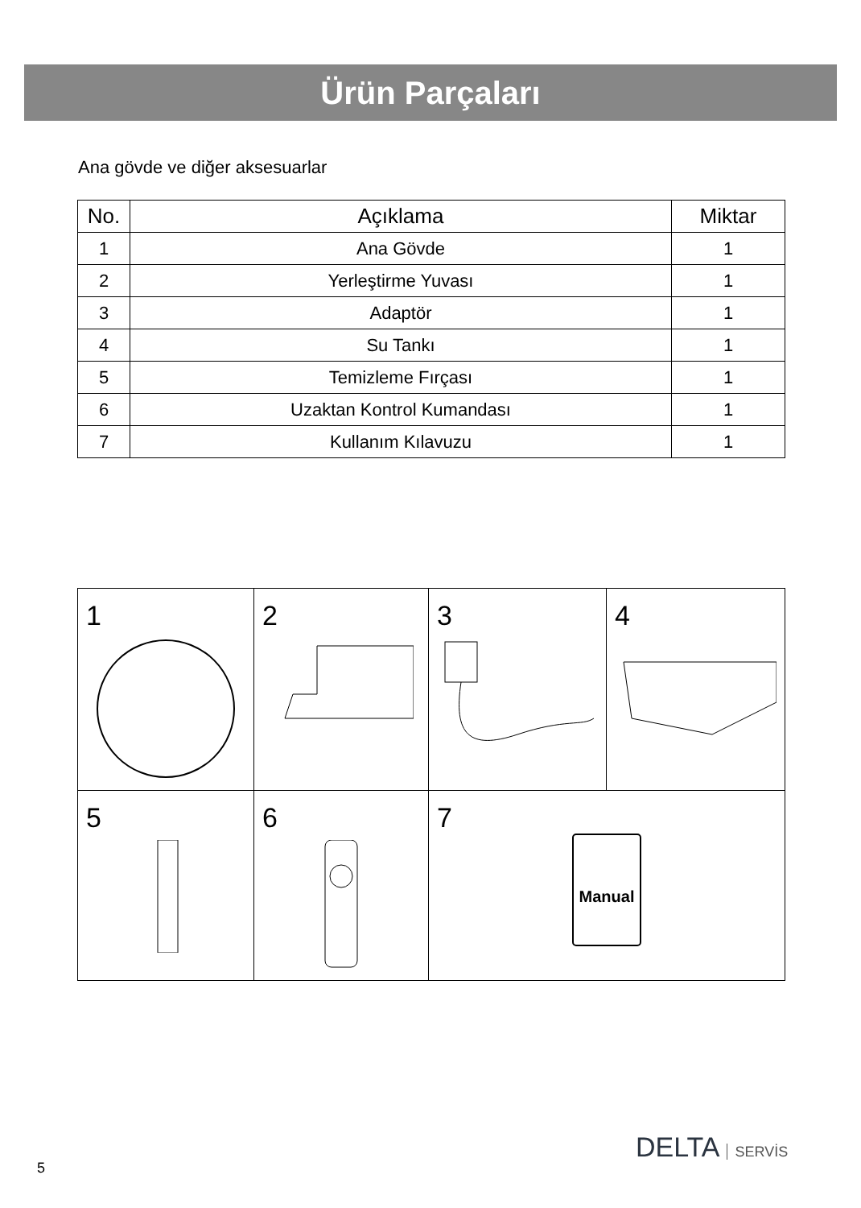Ürün Parçaları
Ana gövde ve diğer aksesuarlar
| No. | Açıklama | Miktar |
| --- | --- | --- |
| 1 | Ana Gövde | 1 |
| 2 | Yerleştirme Yuvası | 1 |
| 3 | Adaptör | 1 |
| 4 | Su Tankı | 1 |
| 5 | Temizleme Fırçası | 1 |
| 6 | Uzaktan Kontrol Kumandası | 1 |
| 7 | Kullanım Kılavuzu | 1 |
| 1 | 2 | 3 | 4 |
| 5 | 6 | 7 Manual | |
5
DELTA SERVİS